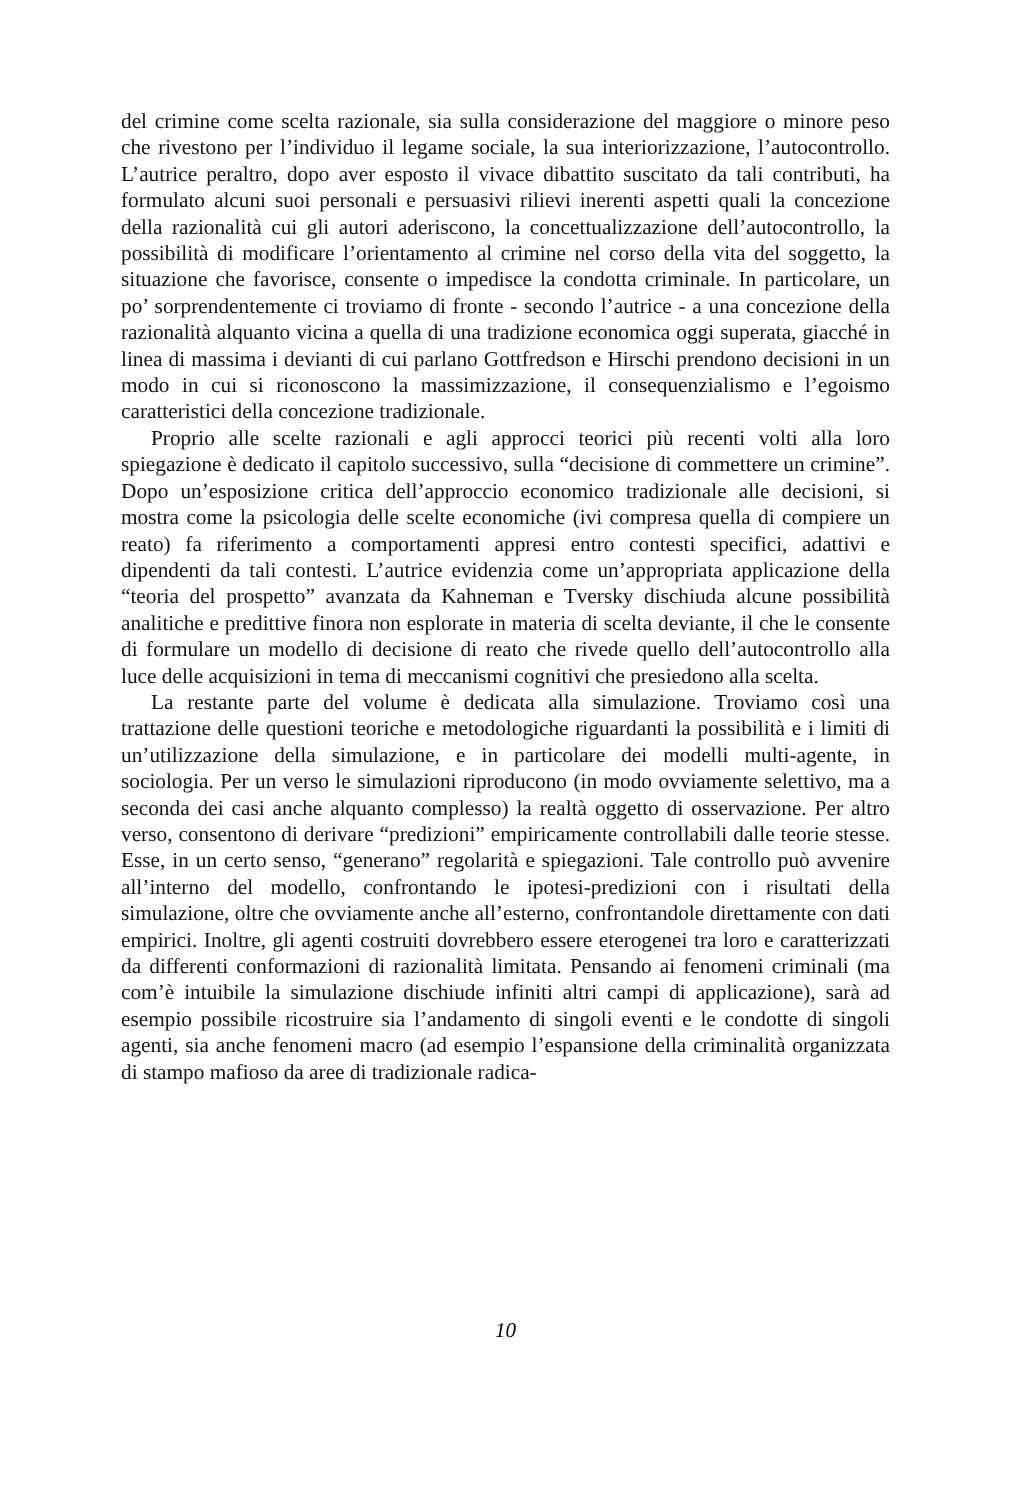del crimine come scelta razionale, sia sulla considerazione del maggiore o minore peso che rivestono per l’individuo il legame sociale, la sua interiorizzazione, l’autocontrollo. L’autrice peraltro, dopo aver esposto il vivace dibattito suscitato da tali contributi, ha formulato alcuni suoi personali e persuasivi rilievi inerenti aspetti quali la concezione della razionalità cui gli autori aderiscono, la concettualizzazione dell’autocontrollo, la possibilità di modificare l’orientamento al crimine nel corso della vita del soggetto, la situazione che favorisce, consente o impedisce la condotta criminale. In particolare, un po’ sorprendentemente ci troviamo di fronte - secondo l’autrice - a una concezione della razionalità alquanto vicina a quella di una tradizione economica oggi superata, giacché in linea di massima i devianti di cui parlano Gottfredson e Hirschi prendono decisioni in un modo in cui si riconoscono la massimizzazione, il consequenzialismo e l’egoismo caratteristici della concezione tradizionale.
Proprio alle scelte razionali e agli approcci teorici più recenti volti alla loro spiegazione è dedicato il capitolo successivo, sulla “decisione di commettere un crimine”. Dopo un’esposizione critica dell’approccio economico tradizionale alle decisioni, si mostra come la psicologia delle scelte economiche (ivi compresa quella di compiere un reato) fa riferimento a comportamenti appresi entro contesti specifici, adattivi e dipendenti da tali contesti. L’autrice evidenzia come un’appropriata applicazione della “teoria del prospetto” avanzata da Kahneman e Tversky dischiuda alcune possibilità analitiche e predittive finora non esplorate in materia di scelta deviante, il che le consente di formulare un modello di decisione di reato che rivede quello dell’autocontrollo alla luce delle acquisizioni in tema di meccanismi cognitivi che presiedono alla scelta.
La restante parte del volume è dedicata alla simulazione. Troviamo così una trattazione delle questioni teoriche e metodologiche riguardanti la possibilità e i limiti di un’utilizzazione della simulazione, e in particolare dei modelli multi-agente, in sociologia. Per un verso le simulazioni riproducono (in modo ovviamente selettivo, ma a seconda dei casi anche alquanto complesso) la realtà oggetto di osservazione. Per altro verso, consentono di derivare “predizioni” empiricamente controllabili dalle teorie stesse. Esse, in un certo senso, “generano” regolarità e spiegazioni. Tale controllo può avvenire all’interno del modello, confrontando le ipotesi-predizioni con i risultati della simulazione, oltre che ovviamente anche all’esterno, confrontandole direttamente con dati empirici. Inoltre, gli agenti costruiti dovrebbero essere eterogenei tra loro e caratterizzati da differenti conformazioni di razionalità limitata. Pensando ai fenomeni criminali (ma com’è intuibile la simulazione dischiude infiniti altri campi di applicazione), sarà ad esempio possibile ricostruire sia l’andamento di singoli eventi e le condotte di singoli agenti, sia anche fenomeni macro (ad esempio l’espansione della criminalità organizzata di stampo mafioso da aree di tradizionale radica-
10